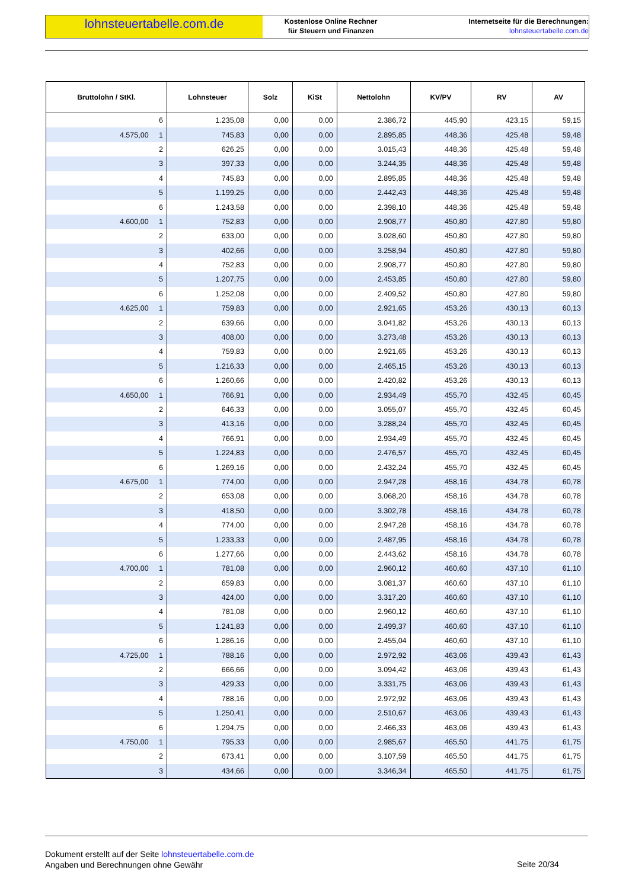lohnsteuertabelle.com.de
Kostenlose Online Rechner
für Steuern und Finanzen
Internetseite für die Berechnungen:
lohnsteuertabelle.com.de
| Bruttolohn / StKl. | Lohnsteuer | Solz | KiSt | Nettolohn | KV/PV | RV | AV |
| --- | --- | --- | --- | --- | --- | --- | --- |
| 6 | 1.235,08 | 0,00 | 0,00 | 2.386,72 | 445,90 | 423,15 | 59,15 |
| 4.575,00 1 | 745,83 | 0,00 | 0,00 | 2.895,85 | 448,36 | 425,48 | 59,48 |
| 2 | 626,25 | 0,00 | 0,00 | 3.015,43 | 448,36 | 425,48 | 59,48 |
| 3 | 397,33 | 0,00 | 0,00 | 3.244,35 | 448,36 | 425,48 | 59,48 |
| 4 | 745,83 | 0,00 | 0,00 | 2.895,85 | 448,36 | 425,48 | 59,48 |
| 5 | 1.199,25 | 0,00 | 0,00 | 2.442,43 | 448,36 | 425,48 | 59,48 |
| 6 | 1.243,58 | 0,00 | 0,00 | 2.398,10 | 448,36 | 425,48 | 59,48 |
| 4.600,00 1 | 752,83 | 0,00 | 0,00 | 2.908,77 | 450,80 | 427,80 | 59,80 |
| 2 | 633,00 | 0,00 | 0,00 | 3.028,60 | 450,80 | 427,80 | 59,80 |
| 3 | 402,66 | 0,00 | 0,00 | 3.258,94 | 450,80 | 427,80 | 59,80 |
| 4 | 752,83 | 0,00 | 0,00 | 2.908,77 | 450,80 | 427,80 | 59,80 |
| 5 | 1.207,75 | 0,00 | 0,00 | 2.453,85 | 450,80 | 427,80 | 59,80 |
| 6 | 1.252,08 | 0,00 | 0,00 | 2.409,52 | 450,80 | 427,80 | 59,80 |
| 4.625,00 1 | 759,83 | 0,00 | 0,00 | 2.921,65 | 453,26 | 430,13 | 60,13 |
| 2 | 639,66 | 0,00 | 0,00 | 3.041,82 | 453,26 | 430,13 | 60,13 |
| 3 | 408,00 | 0,00 | 0,00 | 3.273,48 | 453,26 | 430,13 | 60,13 |
| 4 | 759,83 | 0,00 | 0,00 | 2.921,65 | 453,26 | 430,13 | 60,13 |
| 5 | 1.216,33 | 0,00 | 0,00 | 2.465,15 | 453,26 | 430,13 | 60,13 |
| 6 | 1.260,66 | 0,00 | 0,00 | 2.420,82 | 453,26 | 430,13 | 60,13 |
| 4.650,00 1 | 766,91 | 0,00 | 0,00 | 2.934,49 | 455,70 | 432,45 | 60,45 |
| 2 | 646,33 | 0,00 | 0,00 | 3.055,07 | 455,70 | 432,45 | 60,45 |
| 3 | 413,16 | 0,00 | 0,00 | 3.288,24 | 455,70 | 432,45 | 60,45 |
| 4 | 766,91 | 0,00 | 0,00 | 2.934,49 | 455,70 | 432,45 | 60,45 |
| 5 | 1.224,83 | 0,00 | 0,00 | 2.476,57 | 455,70 | 432,45 | 60,45 |
| 6 | 1.269,16 | 0,00 | 0,00 | 2.432,24 | 455,70 | 432,45 | 60,45 |
| 4.675,00 1 | 774,00 | 0,00 | 0,00 | 2.947,28 | 458,16 | 434,78 | 60,78 |
| 2 | 653,08 | 0,00 | 0,00 | 3.068,20 | 458,16 | 434,78 | 60,78 |
| 3 | 418,50 | 0,00 | 0,00 | 3.302,78 | 458,16 | 434,78 | 60,78 |
| 4 | 774,00 | 0,00 | 0,00 | 2.947,28 | 458,16 | 434,78 | 60,78 |
| 5 | 1.233,33 | 0,00 | 0,00 | 2.487,95 | 458,16 | 434,78 | 60,78 |
| 6 | 1.277,66 | 0,00 | 0,00 | 2.443,62 | 458,16 | 434,78 | 60,78 |
| 4.700,00 1 | 781,08 | 0,00 | 0,00 | 2.960,12 | 460,60 | 437,10 | 61,10 |
| 2 | 659,83 | 0,00 | 0,00 | 3.081,37 | 460,60 | 437,10 | 61,10 |
| 3 | 424,00 | 0,00 | 0,00 | 3.317,20 | 460,60 | 437,10 | 61,10 |
| 4 | 781,08 | 0,00 | 0,00 | 2.960,12 | 460,60 | 437,10 | 61,10 |
| 5 | 1.241,83 | 0,00 | 0,00 | 2.499,37 | 460,60 | 437,10 | 61,10 |
| 6 | 1.286,16 | 0,00 | 0,00 | 2.455,04 | 460,60 | 437,10 | 61,10 |
| 4.725,00 1 | 788,16 | 0,00 | 0,00 | 2.972,92 | 463,06 | 439,43 | 61,43 |
| 2 | 666,66 | 0,00 | 0,00 | 3.094,42 | 463,06 | 439,43 | 61,43 |
| 3 | 429,33 | 0,00 | 0,00 | 3.331,75 | 463,06 | 439,43 | 61,43 |
| 4 | 788,16 | 0,00 | 0,00 | 2.972,92 | 463,06 | 439,43 | 61,43 |
| 5 | 1.250,41 | 0,00 | 0,00 | 2.510,67 | 463,06 | 439,43 | 61,43 |
| 6 | 1.294,75 | 0,00 | 0,00 | 2.466,33 | 463,06 | 439,43 | 61,43 |
| 4.750,00 1 | 795,33 | 0,00 | 0,00 | 2.985,67 | 465,50 | 441,75 | 61,75 |
| 2 | 673,41 | 0,00 | 0,00 | 3.107,59 | 465,50 | 441,75 | 61,75 |
| 3 | 434,66 | 0,00 | 0,00 | 3.346,34 | 465,50 | 441,75 | 61,75 |
Dokument erstellt auf der Seite lohnsteuertabelle.com.de
Angaben und Berechnungen ohne Gewähr
Seite 20/34